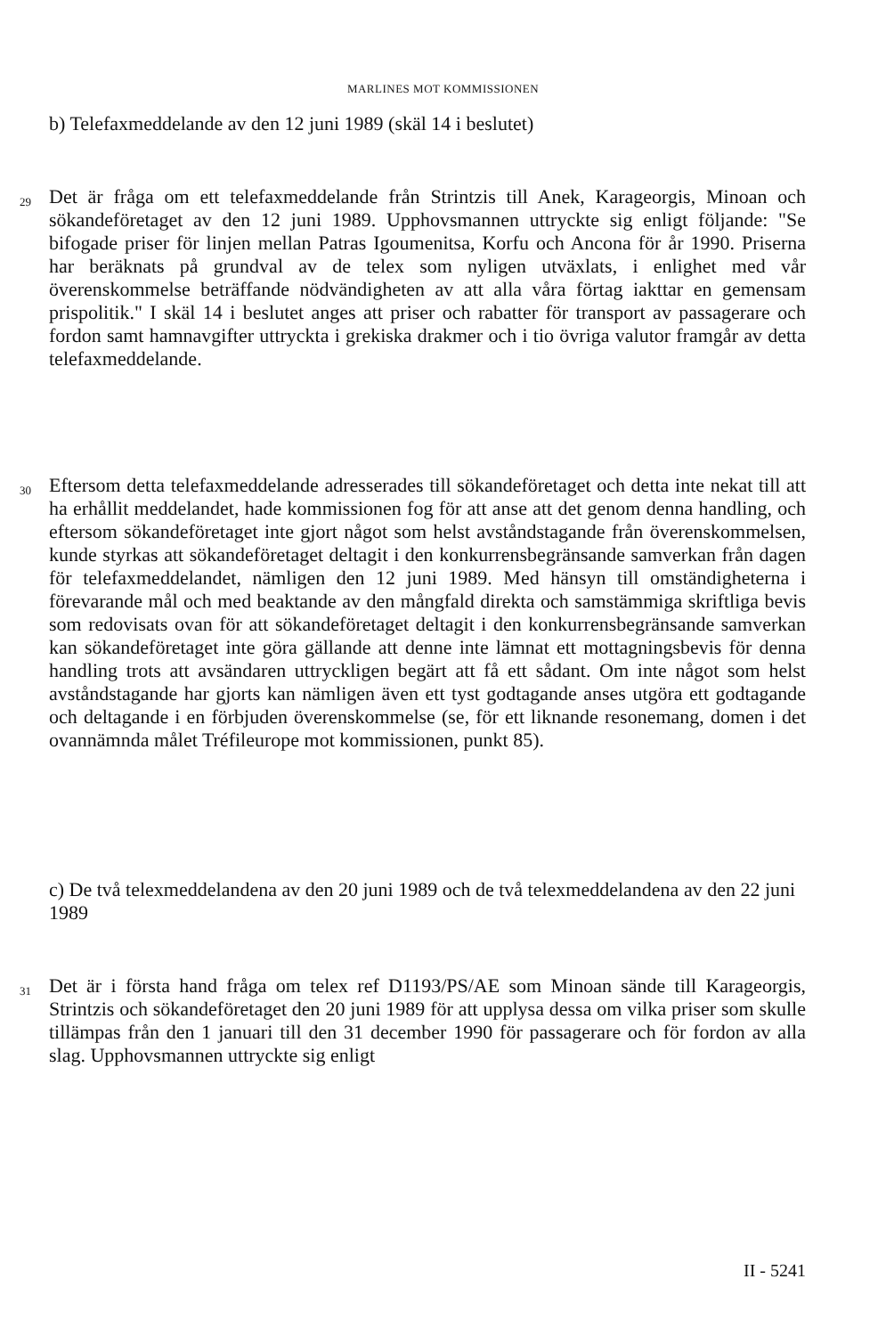MARLINES MOT KOMMISSIONEN
b) Telefaxmeddelande av den 12 juni 1989 (skäl 14 i beslutet)
29
Det är fråga om ett telefaxmeddelande från Strintzis till Anek, Karageorgis, Minoan och sökandeföretaget av den 12 juni 1989. Upphovsmannen uttryckte sig enligt följande: "Se bifogade priser för linjen mellan Patras Igoumenitsa, Korfu och Ancona för år 1990. Priserna har beräknats på grundval av de telex som nyligen utväxlats, i enlighet med vår överenskommelse beträffande nödvändigheten av att alla våra förtag iakttar en gemensam prispolitik." I skäl 14 i beslutet anges att priser och rabatter för transport av passagerare och fordon samt hamnavgifter uttryckta i grekiska drakmer och i tio övriga valutor framgår av detta telefaxmeddelande.
30
Eftersom detta telefaxmeddelande adresserades till sökandeföretaget och detta inte nekat till att ha erhållit meddelandet, hade kommissionen fog för att anse att det genom denna handling, och eftersom sökandeföretaget inte gjort något som helst avståndstagande från överenskommelsen, kunde styrkas att sökandeföretaget deltagit i den konkurrensbegränsande samverkan från dagen för telefaxmeddelandet, nämligen den 12 juni 1989. Med hänsyn till omständigheterna i förevarande mål och med beaktande av den mångfald direkta och samstämmiga skriftliga bevis som redovisats ovan för att sökandeföretaget deltagit i den konkurrensbegränsande samverkan kan sökandeföretaget inte göra gällande att denne inte lämnat ett mottagningsbevis för denna handling trots att avsändaren uttryckligen begärt att få ett sådant. Om inte något som helst avståndstagande har gjorts kan nämligen även ett tyst godtagande anses utgöra ett godtagande och deltagande i en förbjuden överenskommelse (se, för ett liknande resonemang, domen i det ovannämnda målet Tréfileurope mot kommissionen, punkt 85).
c) De två telexmeddelandena av den 20 juni 1989 och de två telexmeddelandena av den 22 juni 1989
31
Det är i första hand fråga om telex ref D1193/PS/AE som Minoan sände till Karageorgis, Strintzis och sökandeföretaget den 20 juni 1989 för att upplysa dessa om vilka priser som skulle tillämpas från den 1 januari till den 31 december 1990 för passagerare och för fordon av alla slag. Upphovsmannen uttryckte sig enligt
II - 5241